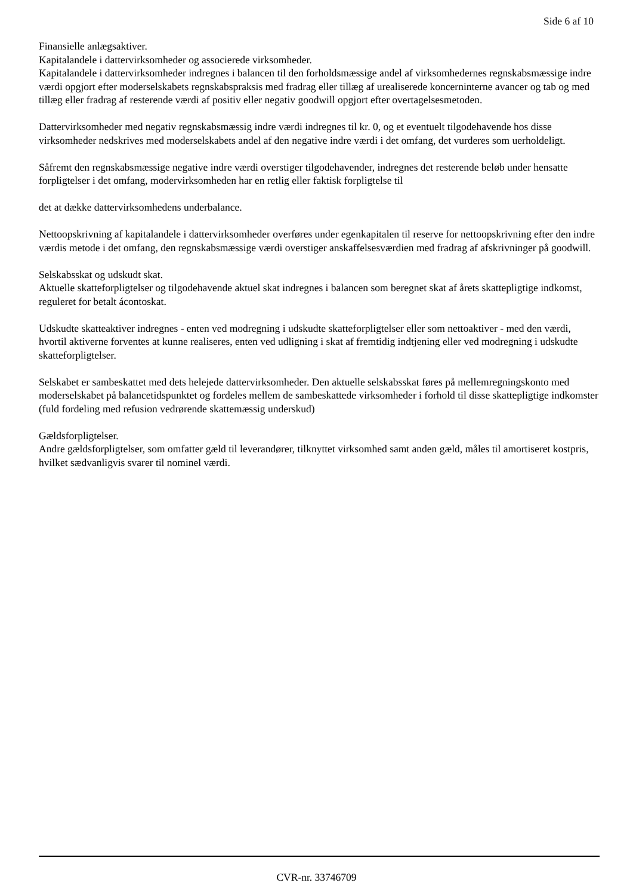Side 6 af 10
Finansielle anlægsaktiver.
Kapitalandele i dattervirksomheder og associerede virksomheder.
Kapitalandele i dattervirksomheder indregnes i balancen til den forholdsmæssige andel af virksomhedernes regnskabsmæssige indre værdi opgjort efter moderselskabets regnskabspraksis med fradrag eller tillæg af urealiserede koncerninterne avancer og tab og med tillæg eller fradrag af resterende værdi af positiv eller negativ goodwill opgjort efter overtagelsesmetoden.
Dattervirksomheder med negativ regnskabsmæssig indre værdi indregnes til kr. 0, og et eventuelt tilgodehavende hos disse virksomheder nedskrives med moderselskabets andel af den negative indre værdi i det omfang, det vurderes som uerholdeligt.
Såfremt den regnskabsmæssige negative indre værdi overstiger tilgodehavender, indregnes det resterende beløb under hensatte forpligtelser i det omfang, modervirksomheden har en retlig eller faktisk forpligtelse til
det at dække dattervirksomhedens underbalance.
Nettoopskrivning af kapitalandele i dattervirksomheder overføres under egenkapitalen til reserve for nettoopskrivning efter den indre værdis metode i det omfang, den regnskabsmæssige værdi overstiger anskaffelsesværdien med fradrag af afskrivninger på goodwill.
Selskabsskat og udskudt skat.
Aktuelle skatteforpligtelser og tilgodehavende aktuel skat indregnes i balancen som beregnet skat af årets skattepligtige indkomst, reguleret for betalt ácontoskat.
Udskudte skatteaktiver indregnes - enten ved modregning i udskudte skatteforpligtelser eller som nettoaktiver - med den værdi, hvortil aktiverne forventes at kunne realiseres, enten ved udligning i skat af fremtidig indtjening eller ved modregning i udskudte skatteforpligtelser.
Selskabet er sambeskattet med dets helejede dattervirksomheder. Den aktuelle selskabsskat føres på mellemregningskonto med moderselskabet på balancetidspunktet og fordeles mellem de sambeskattede virksomheder i forhold til disse skattepligtige indkomster (fuld fordeling med refusion vedrørende skattemæssig underskud)
Gældsforpligtelser.
Andre gældsforpligtelser, som omfatter gæld til leverandører, tilknyttet virksomhed samt anden gæld, måles til amortiseret kostpris, hvilket sædvanligvis svarer til nominel værdi.
CVR-nr. 33746709